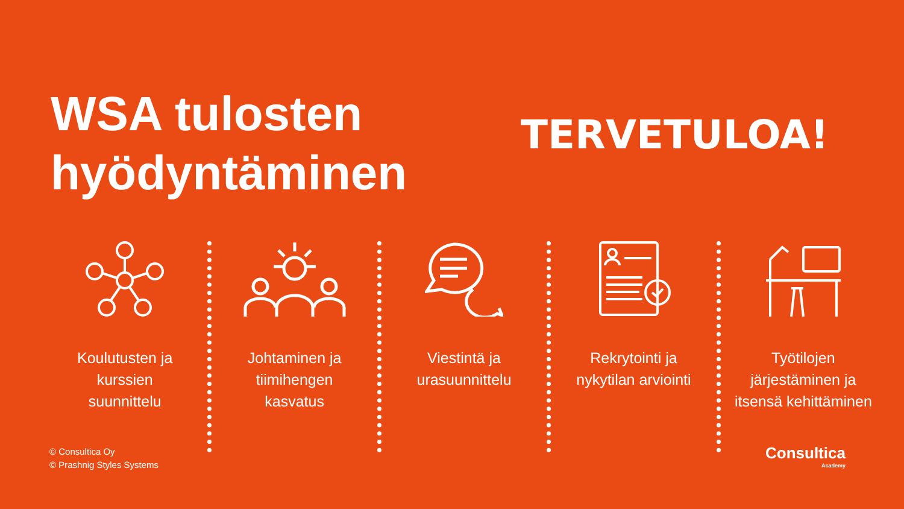WSA tulosten hyödyntäminen
TERVETULOA!
Koulutusten ja
kurssien
suunnittelu
Johtaminen ja
tiimihengen
kasvatus
Viestintä ja
urasuunnittelu
Rekrytointi ja
nykytilan arviointi
Työtilojen
järjestäminen ja
itsensä kehittäminen
© Consultica Oy
© Prashnig Styles Systems
Consultica
Academy